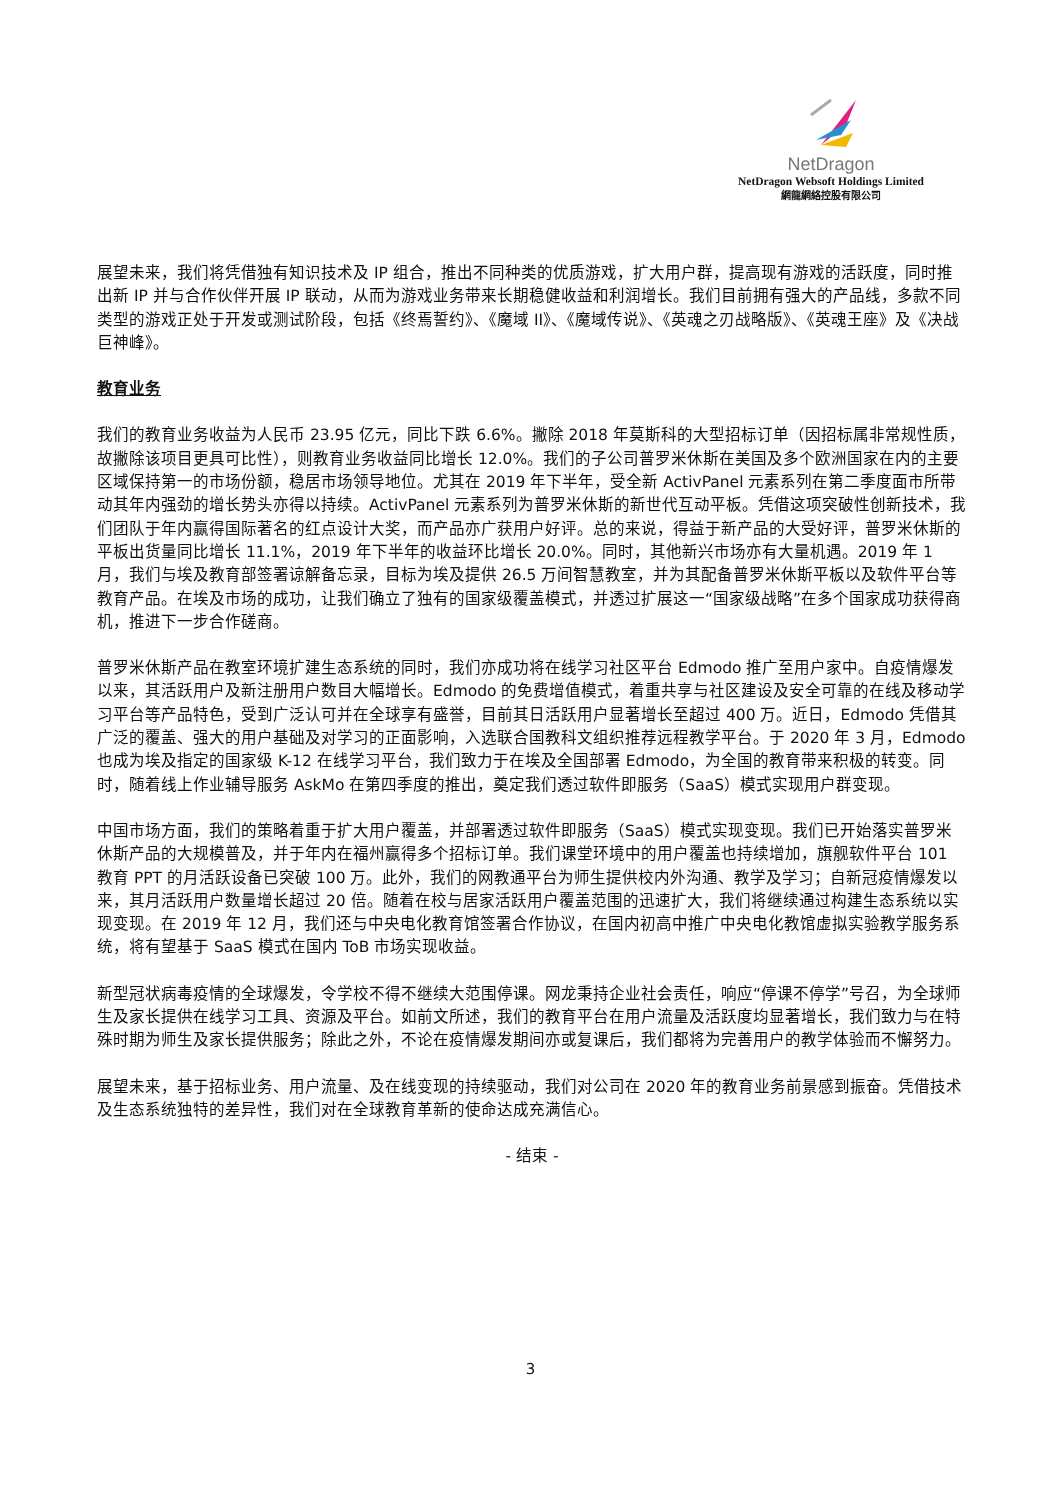NetDragon
NetDragon Websoft Holdings Limited
網龍網絡控股有限公司
展望未来，我们将凭借独有知识技术及 IP 组合，推出不同种类的优质游戏，扩大用户群，提高现有游戏的活跃度，同时推出新 IP 并与合作伙伴开展 IP 联动，从而为游戏业务带来长期稳健收益和利润增长。我们目前拥有强大的产品线，多款不同类型的游戏正处于开发或测试阶段，包括《终焉誓约》、《魔域 II》、《魔域传说》、《英魂之刃战略版》、《英魂王座》及《决战巨神峰》。
教育业务
我们的教育业务收益为人民币 23.95 亿元，同比下跌 6.6%。撇除 2018 年莫斯科的大型招标订单（因招标属非常规性质，故撇除该项目更具可比性），则教育业务收益同比增长 12.0%。我们的子公司普罗米休斯在美国及多个欧洲国家在内的主要区域保持第一的市场份额，稳居市场领导地位。尤其在 2019 年下半年，受全新 ActivPanel 元素系列在第二季度面市所带动其年内强劲的增长势头亦得以持续。ActivPanel 元素系列为普罗米休斯的新世代互动平板。凭借这项突破性创新技术，我们团队于年内赢得国际著名的红点设计大奖，而产品亦广获用户好评。总的来说，得益于新产品的大受好评，普罗米休斯的平板出货量同比增长 11.1%，2019 年下半年的收益环比增长 20.0%。同时，其他新兴市场亦有大量机遇。2019 年 1 月，我们与埃及教育部签署谅解备忘录，目标为埃及提供 26.5 万间智慧教室，并为其配备普罗米休斯平板以及软件平台等教育产品。在埃及市场的成功，让我们确立了独有的国家级覆盖模式，并透过扩展这一“国家级战略”在多个国家成功获得商机，推进下一步合作磋商。
普罗米休斯产品在教室环境扩建生态系统的同时，我们亦成功将在线学习社区平台 Edmodo 推广至用户家中。自疫情爆发以来，其活跃用户及新注册用户数目大幅增长。Edmodo 的免费增值模式，着重共享与社区建设及安全可靠的在线及移动学习平台等产品特色，受到广泛认可并在全球享有盛誉，目前其日活跃用户显著增长至超过 400 万。近日，Edmodo 凭借其广泛的覆盖、强大的用户基础及对学习的正面影响，入选联合国教科文组织推荐远程教学平台。于 2020 年 3 月，Edmodo 也成为埃及指定的国家级 K-12 在线学习平台，我们致力于在埃及全国部署 Edmodo，为全国的教育带来积极的转变。同时，随着线上作业辅导服务 AskMo 在第四季度的推出，奠定我们透过软件即服务（SaaS）模式实现用户群变现。
中国市场方面，我们的策略着重于扩大用户覆盖，并部署透过软件即服务（SaaS）模式实现变现。我们已开始落实普罗米休斯产品的大规模普及，并于年内在福州赢得多个招标订单。我们课堂环境中的用户覆盖也持续增加，旗舰软件平台 101 教育 PPT 的月活跃设备已突破 100 万。此外，我们的网教通平台为师生提供校内外沟通、教学及学习；自新冠疫情爆发以来，其月活跃用户数量增长超过 20 倍。随着在校与居家活跃用户覆盖范围的迅速扩大，我们将继续通过构建生态系统以实现变现。在 2019 年 12 月，我们还与中央电化教育馆签署合作协议，在国内初高中推广中央电化教馆虚拟实验教学服务系统，将有望基于 SaaS 模式在国内 ToB 市场实现收益。
新型冠状病毒疫情的全球爆发，令学校不得不继续大范围停课。网龙秉持企业社会责任，响应“停课不停学”号召，为全球师生及家长提供在线学习工具、资源及平台。如前文所述，我们的教育平台在用户流量及活跃度均显著增长，我们致力与在特殊时期为师生及家长提供服务；除此之外，不论在疫情爆发期间亦或复课后，我们都将为完善用户的教学体验而不懈努力。
展望未来，基于招标业务、用户流量、及在线变现的持续驱动，我们对公司在 2020 年的教育业务前景感到振奋。凭借技术及生态系统独特的差异性，我们对在全球教育革新的使命达成充满信心。
- 结束 -
3